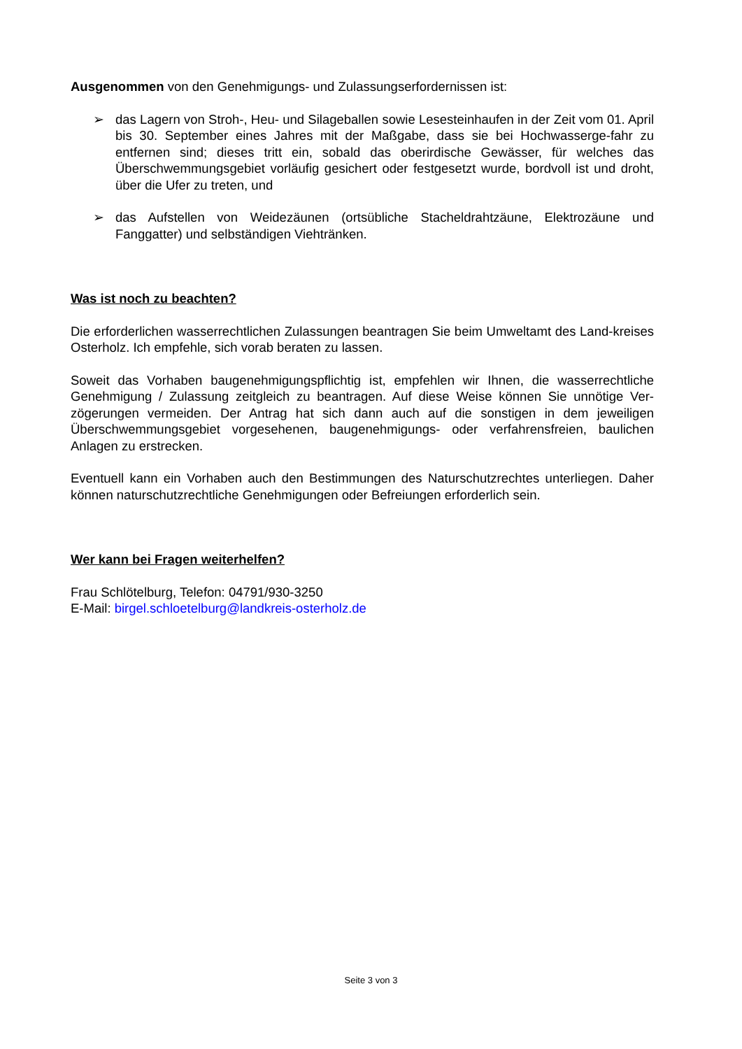Ausgenommen von den Genehmigungs- und Zulassungserfordernissen ist:
➢ das Lagern von Stroh-, Heu- und Silageballen sowie Lesesteinhaufen in der Zeit vom 01. April bis 30. September eines Jahres mit der Maßgabe, dass sie bei Hochwasserge-fahr zu entfernen sind; dieses tritt ein, sobald das oberirdische Gewässer, für welches das Überschwemmungsgebiet vorläufig gesichert oder festgesetzt wurde, bordvoll ist und droht, über die Ufer zu treten, und
➢ das Aufstellen von Weidezäunen (ortsübliche Stacheldrahtzäune, Elektrozäune und Fanggatter) und selbständigen Viehtränken.
Was ist noch zu beachten?
Die erforderlichen wasserrechtlichen Zulassungen beantragen Sie beim Umweltamt des Land-kreises Osterholz. Ich empfehle, sich vorab beraten zu lassen.
Soweit das Vorhaben baugenehmigungspflichtig ist, empfehlen wir Ihnen, die wasserrechtliche Genehmigung / Zulassung zeitgleich zu beantragen. Auf diese Weise können Sie unnötige Ver-zögerungen vermeiden. Der Antrag hat sich dann auch auf die sonstigen in dem jeweiligen Überschwemmungsgebiet vorgesehenen, baugenehmigungs- oder verfahrensfreien, baulichen Anlagen zu erstrecken.
Eventuell kann ein Vorhaben auch den Bestimmungen des Naturschutzrechtes unterliegen. Daher können naturschutzrechtliche Genehmigungen oder Befreiungen erforderlich sein.
Wer kann bei Fragen weiterhelfen?
Frau Schlötelburg, Telefon: 04791/930-3250
E-Mail: birgel.schloetelburg@landkreis-osterholz.de
Seite 3 von 3